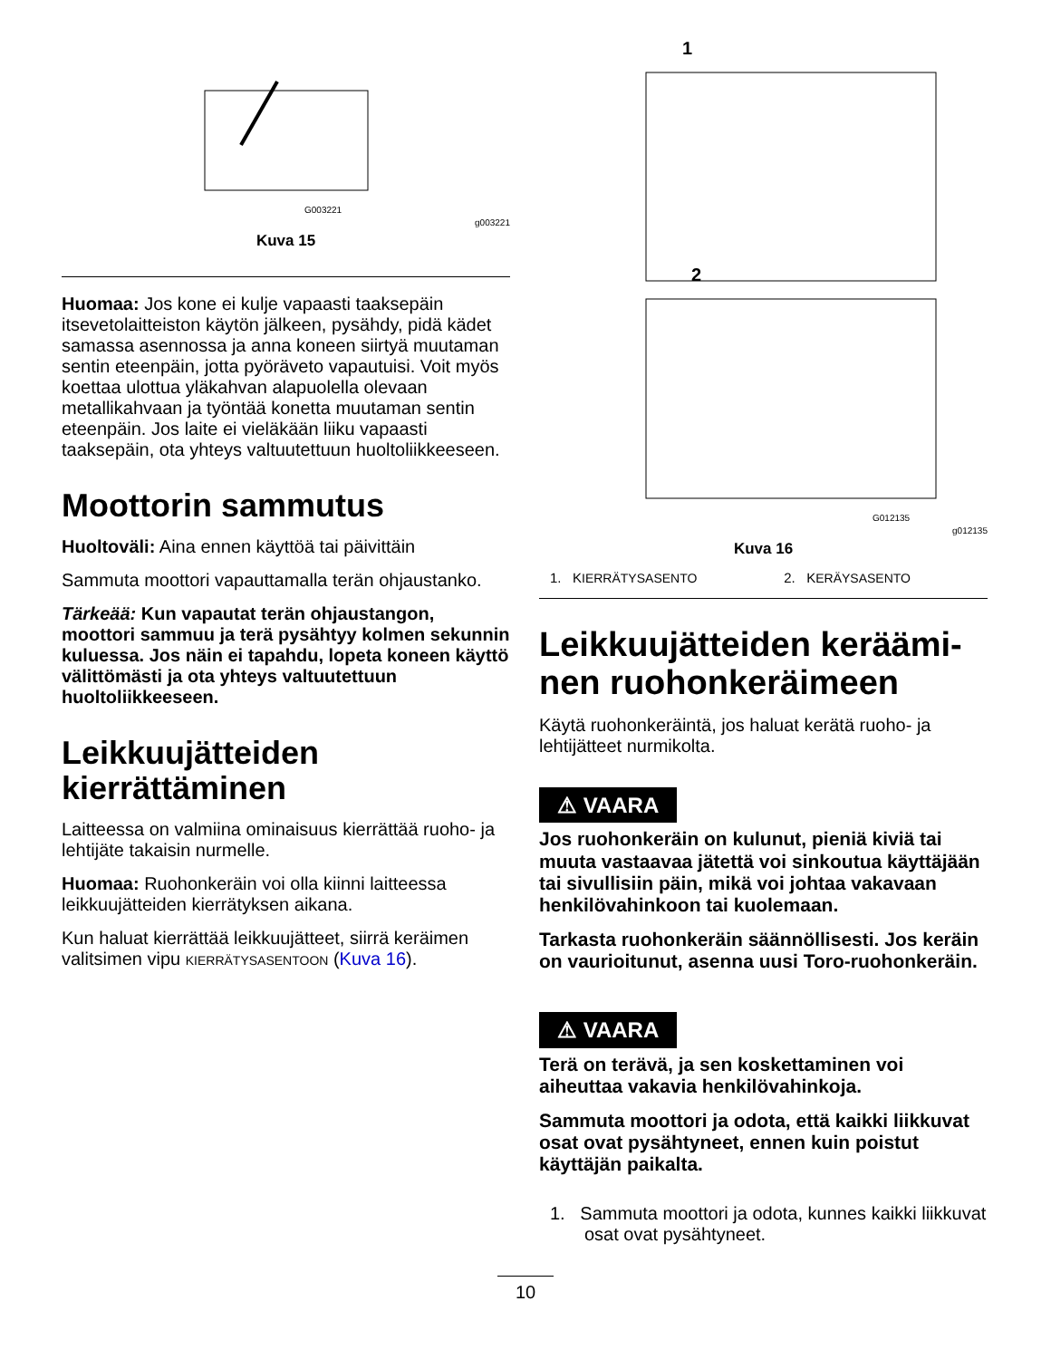G003221
g003221
Kuva 15
Huomaa: Jos kone ei kulje vapaasti taaksepäin itsevetolaitteiston käytön jälkeen, pysähdy, pidä kädet samassa asennossa ja anna koneen siirtyä muutaman sentin eteenpäin, jotta pyöräveto vapautuisi. Voit myös koettaa ulottua yläkahvan alapuolella olevaan metallikahvaan ja työntää konetta muutaman sentin eteenpäin. Jos laite ei vieläkään liiku vapaasti taaksepäin, ota yhteys valtuutettuun huoltoliikkeeseen.
Moottorin sammutus
Huoltoväli: Aina ennen käyttöä tai päivittäin
Sammuta moottori vapauttamalla terän ohjaustanko.
Tärkeää: Kun vapautat terän ohjaustangon, moottori sammuu ja terä pysähtyy kolmen sekunnin kuluessa. Jos näin ei tapahdu, lopeta koneen käyttö välittömästi ja ota yhteys valtuutettuun huoltoliikkeeseen.
Leikkuujätteiden kierrättäminen
Laitteessa on valmiina ominaisuus kierrättää ruoho- ja lehtijäte takaisin nurmelle.
Huomaa: Ruohonkeräin voi olla kiinni laitteessa leikkuujätteiden kierrätyksen aikana.
Kun haluat kierrättää leikkuujätteet, siirrä keräimen valitsimen vipu KIERRÄTYSASENTOON (Kuva 16).
1
2
G012135
g012135
Kuva 16
1. KIERRÄTYSASENTO 2. KERÄYSASENTO
Leikkuujätteiden keräämi-nen ruohonkeräimeen
Käytä ruohonkeräintä, jos haluat kerätä ruoho- ja lehtijätteet nurmikolta.
⚠ VAARA
Jos ruohonkeräin on kulunut, pieniä kiviä tai muuta vastaavaa jätettä voi sinkoutua käyttäjään tai sivullisiin päin, mikä voi johtaa vakavaan henkilövahinkoon tai kuolemaan.
Tarkasta ruohonkeräin säännöllisesti. Jos keräin on vaurioitunut, asenna uusi Toro-ruohonkeräin.
⚠ VAARA
Terä on terävä, ja sen koskettaminen voi aiheuttaa vakavia henkilövahinkoja.
Sammuta moottori ja odota, että kaikki liikkuvat osat ovat pysähtyneet, ennen kuin poistut käyttäjän paikalta.
1. Sammuta moottori ja odota, kunnes kaikki liikkuvat osat ovat pysähtyneet.
10